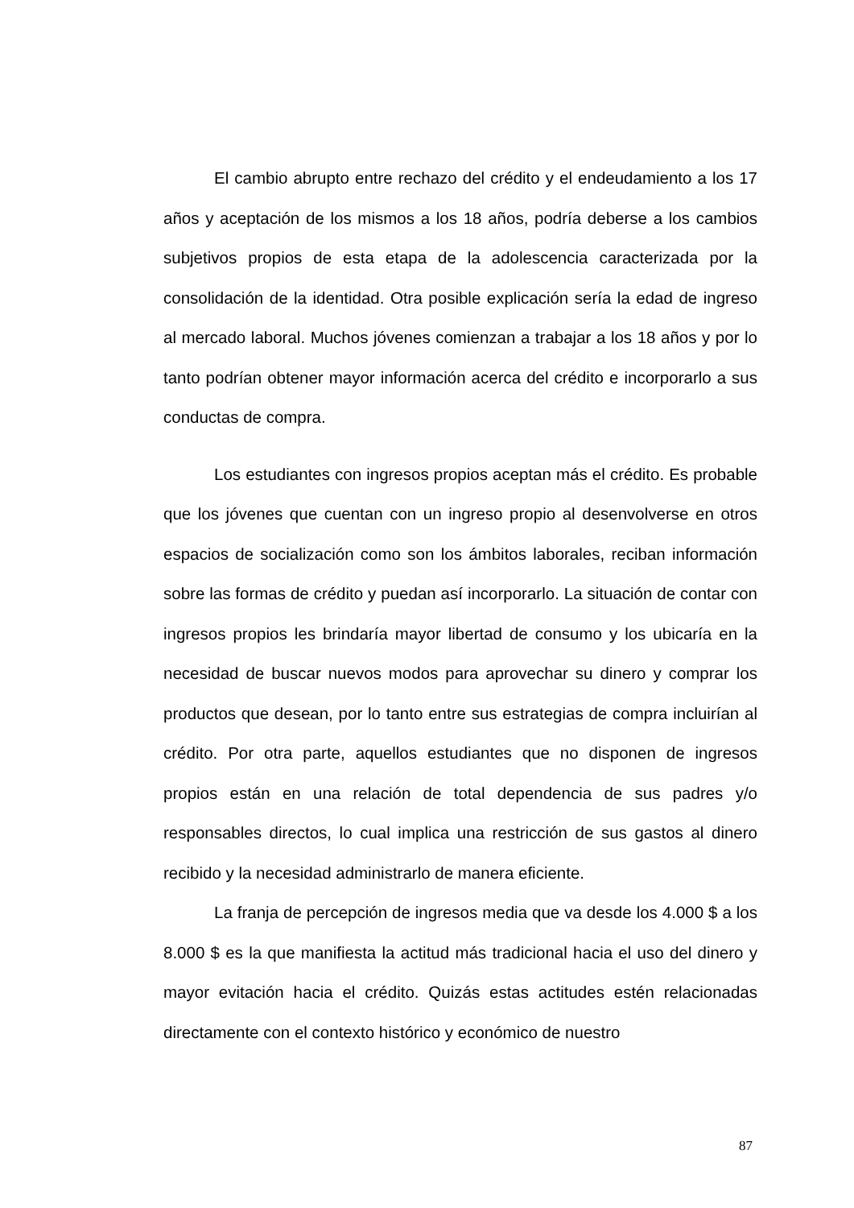El cambio abrupto entre rechazo del crédito y el endeudamiento a los 17 años y aceptación de los mismos a los 18 años, podría deberse a los cambios subjetivos propios de esta etapa de la adolescencia caracterizada por la consolidación de la identidad. Otra posible explicación sería la edad de ingreso al mercado laboral. Muchos jóvenes comienzan a trabajar a los 18 años y por lo tanto podrían obtener mayor información acerca del crédito e incorporarlo a sus conductas de compra.
Los estudiantes con ingresos propios aceptan más el crédito. Es probable que los jóvenes que cuentan con un ingreso propio al desenvolverse en otros espacios de socialización como son los ámbitos laborales, reciban información sobre las formas de crédito y puedan así incorporarlo. La situación de contar con ingresos propios les brindaría mayor libertad de consumo y los ubicaría en la necesidad de buscar nuevos modos para aprovechar su dinero y comprar los productos que desean, por lo tanto entre sus estrategias de compra incluirían al crédito. Por otra parte, aquellos estudiantes que no disponen de ingresos propios están en una relación de total dependencia de sus padres y/o responsables directos, lo cual implica una restricción de sus gastos al dinero recibido y la necesidad administrarlo de manera eficiente.
La franja de percepción de ingresos media que va desde los 4.000 $ a los 8.000 $ es la que manifiesta la actitud más tradicional hacia el uso del dinero y mayor evitación hacia el crédito. Quizás estas actitudes estén relacionadas directamente con el contexto histórico y económico de nuestro
87